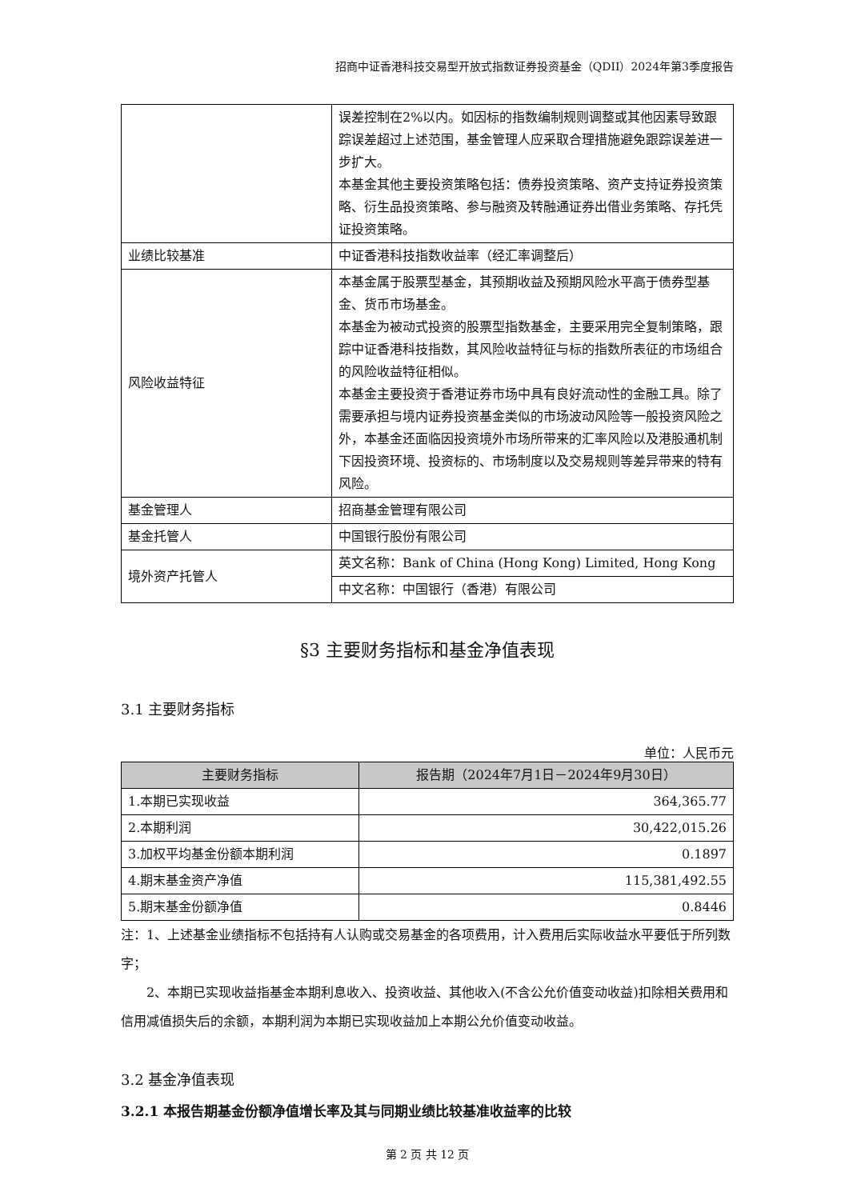招商中证香港科技交易型开放式指数证券投资基金（QDII）2024年第3季度报告
| | 误差控制在2%以内。如因标的指数编制规则调整或其他因素导致跟踪误差超过上述范围，基金管理人应采取合理措施避免跟踪误差进一步扩大。 本基金其他主要投资策略包括：债券投资策略、资产支持证券投资策略、衍生品投资策略、参与融资及转融通证券出借业务策略、存托凭证投资策略。 |
| 业绩比较基准 | 中证香港科技指数收益率（经汇率调整后） |
| 风险收益特征 | 本基金属于股票型基金，其预期收益及预期风险水平高于债券型基金、货币市场基金。 本基金为被动式投资的股票型指数基金，主要采用完全复制策略，跟踪中证香港科技指数，其风险收益特征与标的指数所表征的市场组合的风险收益特征相似。 本基金主要投资于香港证券市场中具有良好流动性的金融工具。除了需要承担与境内证券投资基金类似的市场波动风险等一般投资风险之外，本基金还面临因投资境外市场所带来的汇率风险以及港股通机制下因投资环境、投资标的、市场制度以及交易规则等差异带来的特有风险。 |
| 基金管理人 | 招商基金管理有限公司 |
| 基金托管人 | 中国银行股份有限公司 |
| 境外资产托管人 | 英文名称：Bank of China (Hong Kong) Limited, Hong Kong |
| | 中文名称：中国银行（香港）有限公司 |
§3 主要财务指标和基金净值表现
3.1 主要财务指标
单位：人民币元
| 主要财务指标 | 报告期（2024年7月1日－2024年9月30日） |
| --- | --- |
| 1.本期已实现收益 | 364,365.77 |
| 2.本期利润 | 30,422,015.26 |
| 3.加权平均基金份额本期利润 | 0.1897 |
| 4.期末基金资产净值 | 115,381,492.55 |
| 5.期末基金份额净值 | 0.8446 |
注：1、上述基金业绩指标不包括持有人认购或交易基金的各项费用，计入费用后实际收益水平要低于所列数字；
2、本期已实现收益指基金本期利息收入、投资收益、其他收入(不含公允价值变动收益)扣除相关费用和信用减值损失后的余额，本期利润为本期已实现收益加上本期公允价值变动收益。
3.2 基金净值表现
3.2.1 本报告期基金份额净值增长率及其与同期业绩比较基准收益率的比较
第 2 页 共 12 页